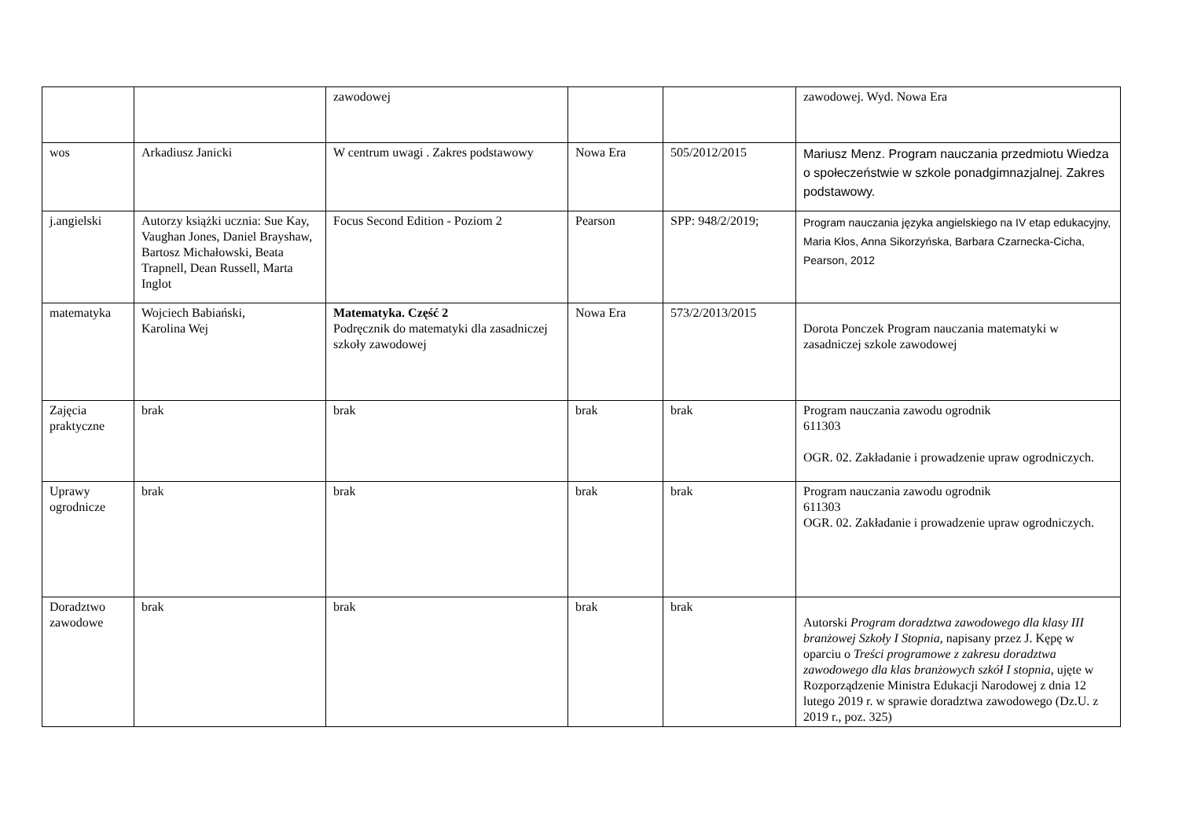| | | zawodowej | | | zawodowej. Wyd. Nowa Era |
| wos | Arkadiusz Janicki | W centrum uwagi . Zakres podstawowy | Nowa Era | 505/2012/2015 | Mariusz Menz. Program nauczania przedmiotu Wiedza o społeczeństwie w szkole ponadgimnazjalnej. Zakres podstawowy. |
| j.angielski | Autorzy książki ucznia: Sue Kay, Vaughan Jones, Daniel Brayshaw, Bartosz Michałowski, Beata Trapnell, Dean Russell, Marta Inglot | Focus Second Edition - Poziom 2 | Pearson | SPP: 948/2/2019; | Program nauczania języka angielskiego na IV etap edukacyjny, Maria Kłos, Anna Sikorzyńska, Barbara Czarnecka-Cicha, Pearson, 2012 |
| matematyka | Wojciech Babiański, Karolina Wej | Matematyka. Część 2 Podręcznik do matematyki dla zasadniczej szkoły zawodowej | Nowa Era | 573/2/2013/2015 | Dorota Ponczek Program nauczania matematyki w zasadniczej szkole zawodowej |
| Zajęcia praktyczne | brak | brak | brak | brak | Program nauczania zawodu ogrodnik 611303 OGR. 02. Zakładanie i prowadzenie upraw ogrodniczych. |
| Uprawy ogrodnicze | brak | brak | brak | brak | Program nauczania zawodu ogrodnik 611303 OGR. 02. Zakładanie i prowadzenie upraw ogrodniczych. |
| Doradztwo zawodowe | brak | brak | brak | brak | Autorski Program doradztwa zawodowego dla klasy III branżowej Szkoły I Stopnia, napisany przez J. Kępę w oparciu o Treści programowe z zakresu doradztwa zawodowego dla klas branżowych szkół I stopnia, ujęte w Rozporządzenie Ministra Edukacji Narodowej z dnia 12 lutego 2019 r. w sprawie doradztwa zawodowego (Dz.U. z 2019 r., poz. 325) |